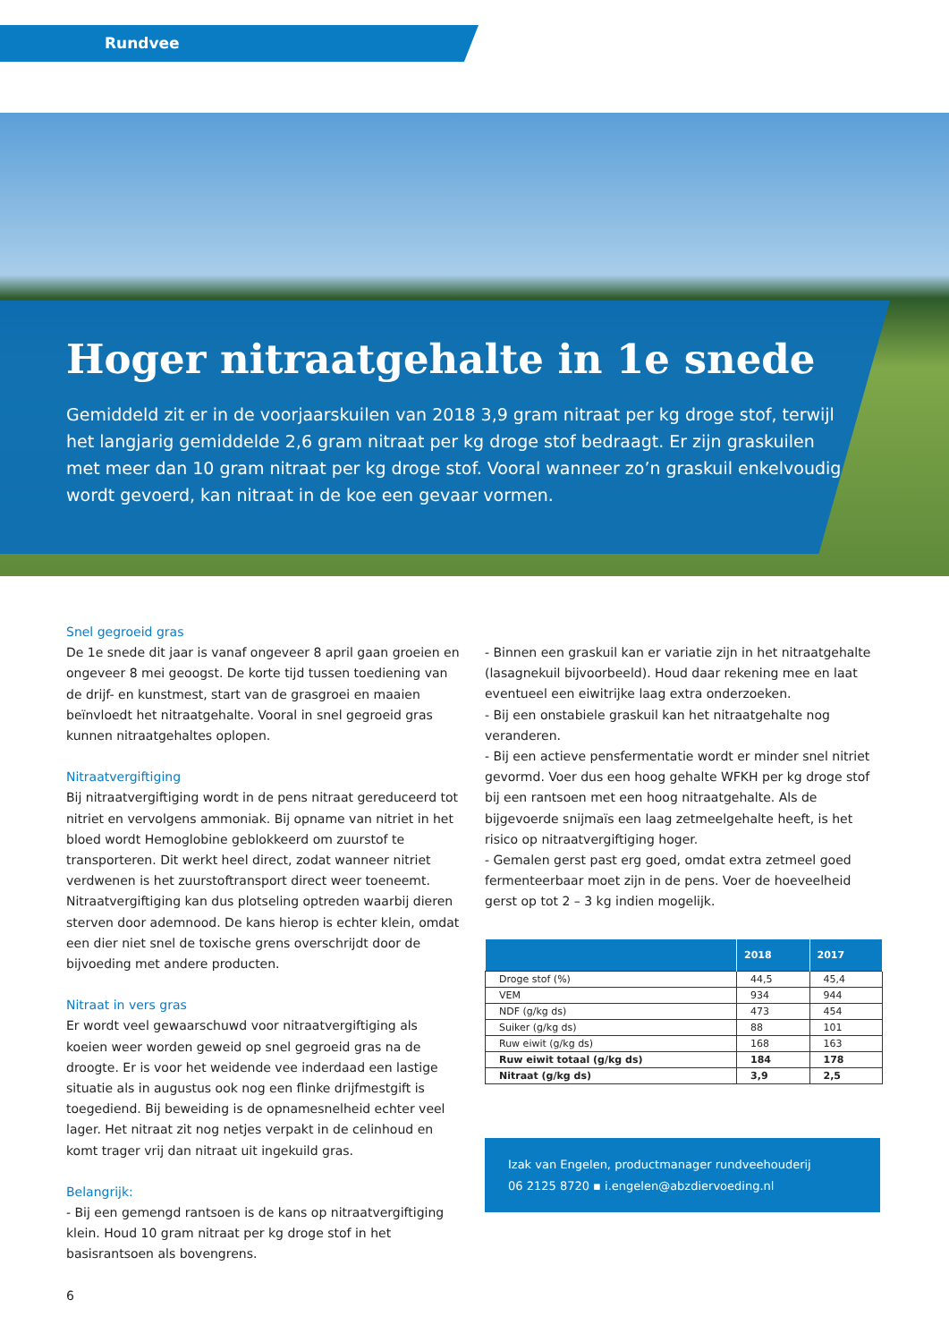Rundvee
Hoger nitraatgehalte in 1e snede
Gemiddeld zit er in de voorjaarskuilen van 2018 3,9 gram nitraat per kg droge stof, terwijl het langjarig gemiddelde 2,6 gram nitraat per kg droge stof bedraagt. Er zijn graskuilen met meer dan 10 gram nitraat per kg droge stof. Vooral wanneer zo’n graskuil enkelvoudig wordt gevoerd, kan nitraat in de koe een gevaar vormen.
Snel gegroeid gras
De 1e snede dit jaar is vanaf ongeveer 8 april gaan groeien en ongeveer 8 mei geoogst. De korte tijd tussen toediening van de drijf- en kunstmest, start van de grasgroei en maaien beïnvloedt het nitraatgehalte. Vooral in snel gegroeid gras kunnen nitraatgehaltes oplopen.
Nitraatvergiftiging
Bij nitraatvergiftiging wordt in de pens nitraat gereduceerd tot nitriet en vervolgens ammoniak. Bij opname van nitriet in het bloed wordt Hemoglobine geblokkeerd om zuurstof te transporteren. Dit werkt heel direct, zodat wanneer nitriet verdwenen is het zuurstoftransport direct weer toeneemt. Nitraatvergiftiging kan dus plotseling optreden waarbij dieren sterven door ademnood. De kans hierop is echter klein, omdat een dier niet snel de toxische grens overschrijdt door de bijvoeding met andere producten.
Nitraat in vers gras
Er wordt veel gewaarschuwd voor nitraatvergiftiging als koeien weer worden geweid op snel gegroeid gras na de droogte. Er is voor het weidende vee inderdaad een lastige situatie als in augustus ook nog een flinke drijfmestgift is toegediend. Bij beweiding is de opnamesnelheid echter veel lager. Het nitraat zit nog netjes verpakt in de celinhoud en komt trager vrij dan nitraat uit ingekuild gras.
Belangrijk:
- Bij een gemengd rantsoen is de kans op nitraatvergiftiging klein. Houd 10 gram nitraat per kg droge stof in het basisrantsoen als bovengrens.
6
- Binnen een graskuil kan er variatie zijn in het nitraatgehalte (lasagnekuil bijvoorbeeld). Houd daar rekening mee en laat eventueel een eiwitrijke laag extra onderzoeken.
- Bij een onstabiele graskuil kan het nitraatgehalte nog veranderen.
- Bij een actieve pensfermentatie wordt er minder snel nitriet gevormd. Voer dus een hoog gehalte WFKH per kg droge stof bij een rantsoen met een hoog nitraatgehalte. Als de bijgevoerde snijmaïs een laag zetmeelgehalte heeft, is het risico op nitraatvergiftiging hoger.
- Gemalen gerst past erg goed, omdat extra zetmeel goed fermenteerbaar moet zijn in de pens. Voer de hoeveelheid gerst op tot 2 – 3 kg indien mogelijk.
| | 2018 | 2017 |
| --- | --- | --- |
| Droge stof (%) | 44,5 | 45,4 |
| VEM | 934 | 944 |
| NDF (g/kg ds) | 473 | 454 |
| Suiker (g/kg ds) | 88 | 101 |
| Ruw eiwit (g/kg ds) | 168 | 163 |
| Ruw eiwit totaal (g/kg ds) | 184 | 178 |
| Nitraat (g/kg ds) | 3,9 | 2,5 |
Izak van Engelen, productmanager rundveehouderij
06 2125 8720 ▪ i.engelen@abzdiervoeding.nl